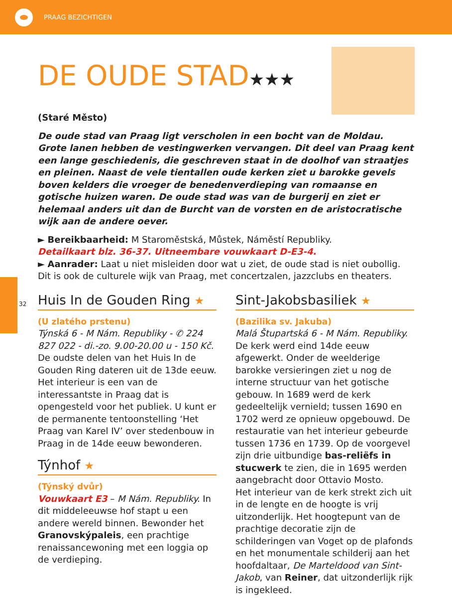PRAAG BEZICHTIGEN
32
DE OUDE STAD★★★
(Staré Město)
De oude stad van Praag ligt verscholen in een bocht van de Moldau. Grote lanen hebben de vestingwerken vervangen. Dit deel van Praag kent een lange geschiedenis, die geschreven staat in de doolhof van straatjes en pleinen. Naast de vele tientallen oude kerken ziet u barokke gevels boven kelders die vroeger de benedenverdieping van romaanse en gotische huizen waren. De oude stad was van de burgerij en ziet er helemaal anders uit dan de Burcht van de vorsten en de aristocratische wijk aan de andere oever.
► Bereikbaarheid: M Staroměstská, Můstek, Náměstí Republiky.
Detailkaart blz. 36-37. Uitneembare vouwkaart D-E3-4.
► Aanrader: Laat u niet misleiden door wat u ziet, de oude stad is niet oubollig. Dit is ook de culturele wijk van Praag, met concertzalen, jazzclubs en theaters.
Huis In de Gouden Ring ★
(U zlatého prstenu)
Týnská 6 - M Nám. Republiky - ✆ 224 827 022 - di.-zo. 9.00-20.00 u - 150 Kč.
De oudste delen van het Huis In de Gouden Ring dateren uit de 13de eeuw. Het interieur is een van de interessantste in Praag dat is opengesteld voor het publiek. U kunt er de permanente tentoonstelling ‘Het Praag van Karel IV’ over stedenbouw in Praag in de 14de eeuw bewonderen.
Týnhof ★
(Týnský dvůr)
Vouwkaart E3 – M Nám. Republiky. In dit middeleeuwse hof stapt u een andere wereld binnen. Bewonder het Granovskýpaleis, een prachtige renaissancewoning met een loggia op de verdieping.
Sint-Jakobsbasiliek ★
(Bazilika sv. Jakuba)
Malá Štupartská 6 - M Nám. Republiky. De kerk werd eind 14de eeuw afgewerkt. Onder de weelderige barokke versieringen ziet u nog de interne structuur van het gotische gebouw. In 1689 werd de kerk gedeeltelijk vernield; tussen 1690 en 1702 werd ze opnieuw opgebouwd. De restauratie van het interieur gebeurde tussen 1736 en 1739. Op de voorgevel zijn drie uitbundige bas-reliëfs in stucwerk te zien, die in 1695 werden aangebracht door Ottavio Mosto.
Het interieur van de kerk strekt zich uit in de lengte en de hoogte is vrij uitzonderlijk. Het hoogtepunt van de prachtige decoratie zijn de schilderingen van Voget op de plafonds en het monumentale schilderij aan het hoofdaltaar, De Marteldood van Sint-Jakob, van Reiner, dat uitzonderlijk rijk is ingekleed.